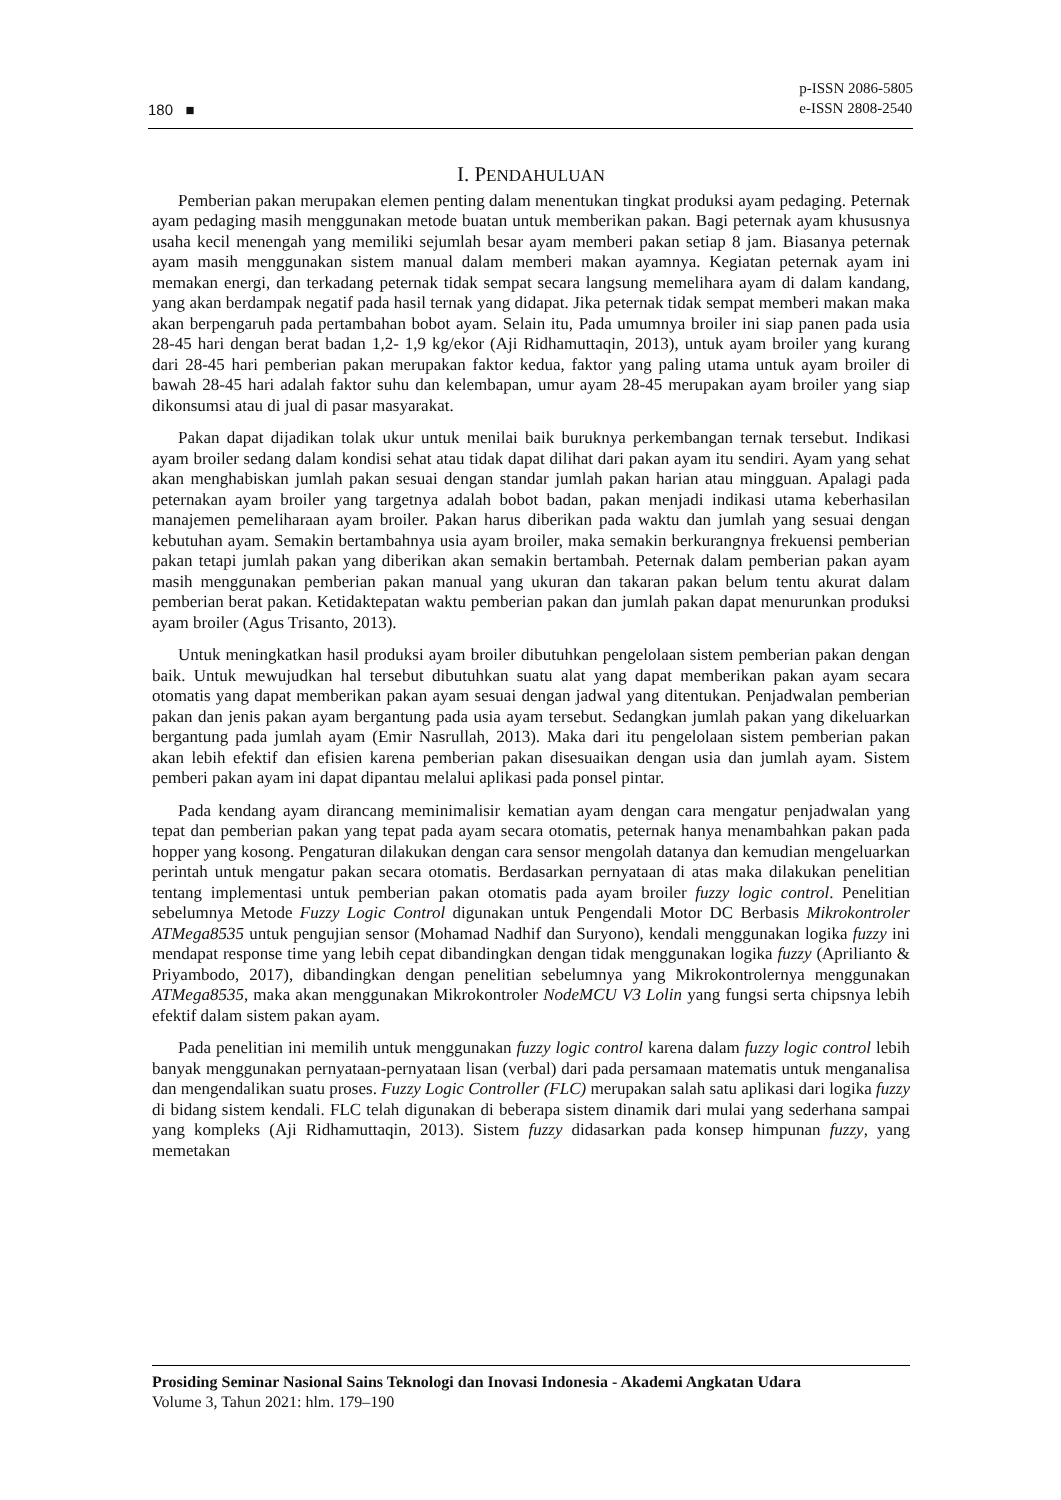180 ■
p-ISSN 2086-5805
e-ISSN 2808-2540
I. PENDAHULUAN
Pemberian pakan merupakan elemen penting dalam menentukan tingkat produksi ayam pedaging. Peternak ayam pedaging masih menggunakan metode buatan untuk memberikan pakan. Bagi peternak ayam khususnya usaha kecil menengah yang memiliki sejumlah besar ayam memberi pakan setiap 8 jam. Biasanya peternak ayam masih menggunakan sistem manual dalam memberi makan ayamnya. Kegiatan peternak ayam ini memakan energi, dan terkadang peternak tidak sempat secara langsung memelihara ayam di dalam kandang, yang akan berdampak negatif pada hasil ternak yang didapat. Jika peternak tidak sempat memberi makan maka akan berpengaruh pada pertambahan bobot ayam. Selain itu, Pada umumnya broiler ini siap panen pada usia 28-45 hari dengan berat badan 1,2- 1,9 kg/ekor (Aji Ridhamuttaqin, 2013), untuk ayam broiler yang kurang dari 28-45 hari pemberian pakan merupakan faktor kedua, faktor yang paling utama untuk ayam broiler di bawah 28-45 hari adalah faktor suhu dan kelembapan, umur ayam 28-45 merupakan ayam broiler yang siap dikonsumsi atau di jual di pasar masyarakat.
Pakan dapat dijadikan tolak ukur untuk menilai baik buruknya perkembangan ternak tersebut. Indikasi ayam broiler sedang dalam kondisi sehat atau tidak dapat dilihat dari pakan ayam itu sendiri. Ayam yang sehat akan menghabiskan jumlah pakan sesuai dengan standar jumlah pakan harian atau mingguan. Apalagi pada peternakan ayam broiler yang targetnya adalah bobot badan, pakan menjadi indikasi utama keberhasilan manajemen pemeliharaan ayam broiler. Pakan harus diberikan pada waktu dan jumlah yang sesuai dengan kebutuhan ayam. Semakin bertambahnya usia ayam broiler, maka semakin berkurangnya frekuensi pemberian pakan tetapi jumlah pakan yang diberikan akan semakin bertambah. Peternak dalam pemberian pakan ayam masih menggunakan pemberian pakan manual yang ukuran dan takaran pakan belum tentu akurat dalam pemberian berat pakan. Ketidaktepatan waktu pemberian pakan dan jumlah pakan dapat menurunkan produksi ayam broiler (Agus Trisanto, 2013).
Untuk meningkatkan hasil produksi ayam broiler dibutuhkan pengelolaan sistem pemberian pakan dengan baik. Untuk mewujudkan hal tersebut dibutuhkan suatu alat yang dapat memberikan pakan ayam secara otomatis yang dapat memberikan pakan ayam sesuai dengan jadwal yang ditentukan. Penjadwalan pemberian pakan dan jenis pakan ayam bergantung pada usia ayam tersebut. Sedangkan jumlah pakan yang dikeluarkan bergantung pada jumlah ayam (Emir Nasrullah, 2013). Maka dari itu pengelolaan sistem pemberian pakan akan lebih efektif dan efisien karena pemberian pakan disesuaikan dengan usia dan jumlah ayam. Sistem pemberi pakan ayam ini dapat dipantau melalui aplikasi pada ponsel pintar.
Pada kendang ayam dirancang meminimalisir kematian ayam dengan cara mengatur penjadwalan yang tepat dan pemberian pakan yang tepat pada ayam secara otomatis, peternak hanya menambahkan pakan pada hopper yang kosong. Pengaturan dilakukan dengan cara sensor mengolah datanya dan kemudian mengeluarkan perintah untuk mengatur pakan secara otomatis. Berdasarkan pernyataan di atas maka dilakukan penelitian tentang implementasi untuk pemberian pakan otomatis pada ayam broiler fuzzy logic control. Penelitian sebelumnya Metode Fuzzy Logic Control digunakan untuk Pengendali Motor DC Berbasis Mikrokontroler ATMega8535 untuk pengujian sensor (Mohamad Nadhif dan Suryono), kendali menggunakan logika fuzzy ini mendapat response time yang lebih cepat dibandingkan dengan tidak menggunakan logika fuzzy (Aprilianto & Priyambodo, 2017), dibandingkan dengan penelitian sebelumnya yang Mikrokontrolernya menggunakan ATMega8535, maka akan menggunakan Mikrokontroler NodeMCU V3 Lolin yang fungsi serta chipsnya lebih efektif dalam sistem pakan ayam.
Pada penelitian ini memilih untuk menggunakan fuzzy logic control karena dalam fuzzy logic control lebih banyak menggunakan pernyataan-pernyataan lisan (verbal) dari pada persamaan matematis untuk menganalisa dan mengendalikan suatu proses. Fuzzy Logic Controller (FLC) merupakan salah satu aplikasi dari logika fuzzy di bidang sistem kendali. FLC telah digunakan di beberapa sistem dinamik dari mulai yang sederhana sampai yang kompleks (Aji Ridhamuttaqin, 2013). Sistem fuzzy didasarkan pada konsep himpunan fuzzy, yang memetakan
Prosiding Seminar Nasional Sains Teknologi dan Inovasi Indonesia - Akademi Angkatan Udara
Volume 3, Tahun 2021: hlm. 179–190